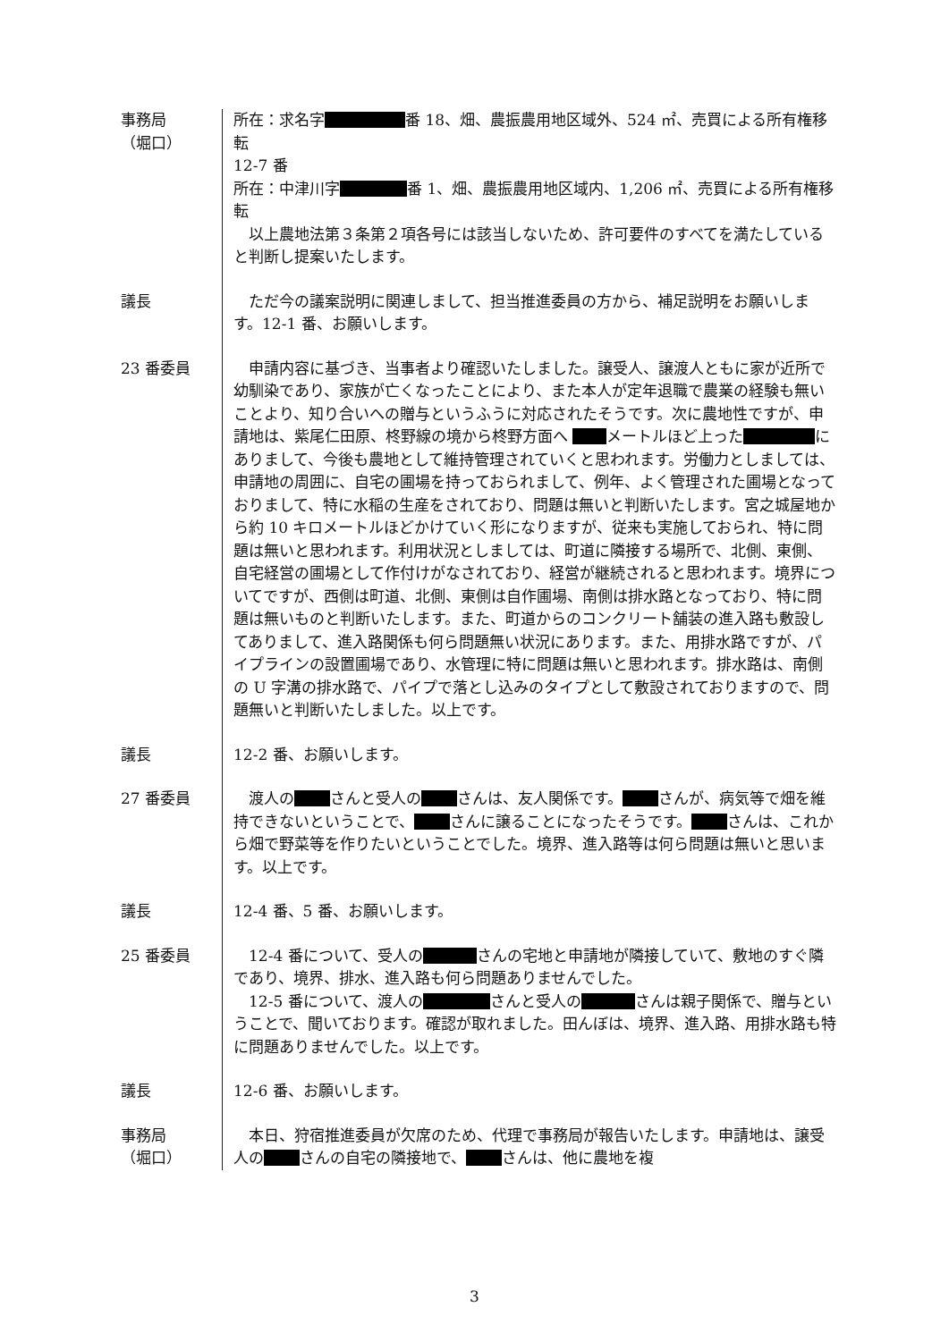事務局
（堀口）
所在：求名字 番 18、畑、農振農用地区域外、524 ㎡、売買による所有権移転
12-7 番
所在：中津川字 番 1、畑、農振農用地区域内、1,206 ㎡、売買による所有権移転
　以上農地法第３条第２項各号には該当しないため、許可要件のすべてを満たしていると判断し提案いたします。
議長 　ただ今の議案説明に関連しまして、担当推進委員の方から、補足説明をお願いします。12-1 番、お願いします。
23 番委員 　申請内容に基づき、当事者より確認いたしました。譲受人、譲渡人ともに家が近所で幼馴染であり、家族が亡くなったことにより、また本人が定年退職で農業の経験も無いことより、知り合いへの贈与というふうに対応されたそうです。次に農地性ですが、申請地は、紫尾仁田原、柊野線の境から柊野方面へ メートルほど上った にありまして、今後も農地として維持管理されていくと思われます。労働力としましては、申請地の周囲に、自宅の圃場を持っておられまして、例年、よく管理された圃場となっておりまして、特に水稲の生産をされており、問題は無いと判断いたします。宮之城屋地から約 10 キロメートルほどかけていく形になりますが、従来も実施しておられ、特に問題は無いと思われます。利用状況としましては、町道に隣接する場所で、北側、東側、自宅経営の圃場として作付けがなされており、経営が継続されると思われます。境界についてですが、西側は町道、北側、東側は自作圃場、南側は排水路となっており、特に問題は無いものと判断いたします。また、町道からのコンクリート舗装の進入路も敷設してありまして、進入路関係も何ら問題無い状況にあります。また、用排水路ですが、パイプラインの設置圃場であり、水管理に特に問題は無いと思われます。排水路は、南側の U 字溝の排水路で、パイプで落とし込みのタイプとして敷設されておりますので、問題無いと判断いたしました。以上です。
議長 12-2 番、お願いします。
27 番委員 　渡人の さんと受人の さんは、友人関係です。 さんが、病気等で畑を維持できないということで、 さんに譲ることになったそうです。 さんは、これから畑で野菜等を作りたいということでした。境界、進入路等は何ら問題は無いと思います。以上です。
議長 12-4 番、5 番、お願いします。
25 番委員 　12-4 番について、受人の さんの宅地と申請地が隣接していて、敷地のすぐ隣であり、境界、排水、進入路も何ら問題ありませんでした。
　12-5 番について、渡人の さんと受人の さんは親子関係で、贈与ということで、聞いております。確認が取れました。田んぼは、境界、進入路、用排水路も特に問題ありませんでした。以上です。
議長 12-6 番、お願いします。
事務局
（堀口）
　本日、狩宿推進委員が欠席のため、代理で事務局が報告いたします。申請地は、譲受人の さんの自宅の隣接地で、 さんは、他に農地を複
3